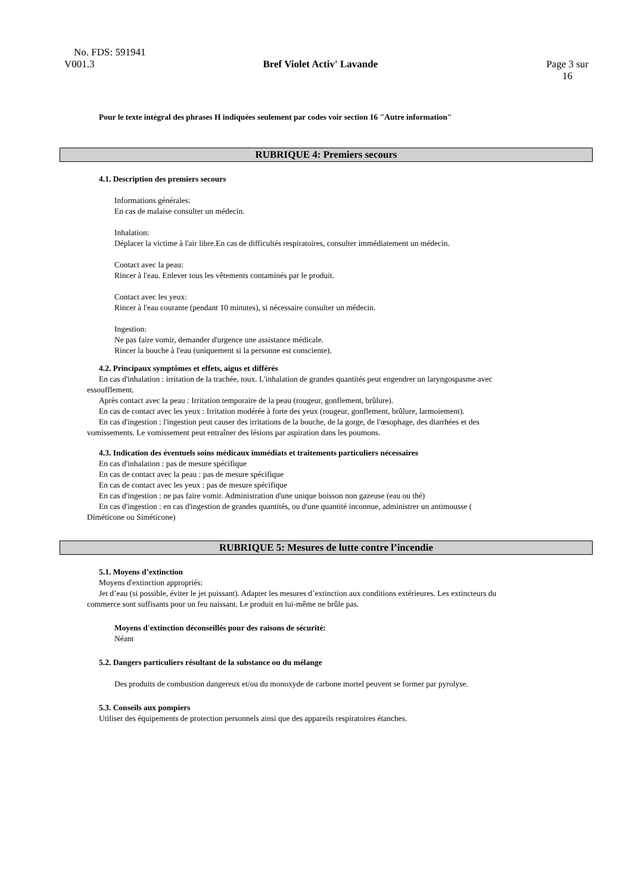No. FDS: 591941
V001.3 Bref Violet Activ' Lavande Page 3 sur
16
Pour le texte intégral des phrases H indiquées seulement par codes voir section 16 "Autre information"
RUBRIQUE 4: Premiers secours
4.1. Description des premiers secours
Informations générales:
En cas de malaise consulter un médecin.
Inhalation:
Déplacer la victime à l'air libre.En cas de difficultés respiratoires, consulter immédiatement un médecin.
Contact avec la peau:
Rincer à l'eau. Enlever tous les vêtements contaminés par le produit.
Contact avec les yeux:
Rincer à l'eau courante (pendant 10 minutes), si nécessaire consulter un médecin.
Ingestion:
Ne pas faire vomir, demander d'urgence une assistance médicale.
Rincer la bouche à l'eau (uniquement si la personne est consciente).
4.2. Principaux symptômes et effets, aigus et différés
En cas d'inhalation : irritation de la trachée, toux. L'inhalation de grandes quantités peut engendrer un laryngospasme avec
essoufflement.
Après contact avec la peau : Irritation temporaire de la peau (rougeur, gonflement, brûlure).
En cas de contact avec les yeux : Irritation modérée à forte des yeux (rougeur, gonflement, brûlure, larmoiement).
En cas d'ingestion : l'ingestion peut causer des irritations de la bouche, de la gorge, de l'œsophage, des diarrhées et des
vomissements. Le vomissement peut entraîner des lésions par aspiration dans les poumons.
4.3. Indication des éventuels soins médicaux immédiats et traitements particuliers nécessaires
En cas d'inhalation : pas de mesure spécifique
En cas de contact avec la peau : pas de mesure spécifique
En cas de contact avec les yeux : pas de mesure spécifique
En cas d'ingestion : ne pas faire vomir. Administration d'une unique boisson non gazeuse (eau ou thé)
En cas d'ingestion : en cas d'ingestion de grandes quantités, ou d'une quantité inconnue, administrer un antimousse (
Diméticone ou Siméticone)
RUBRIQUE 5: Mesures de lutte contre l’incendie
5.1. Moyens d’extinction
Moyens d'extinction appropriés:
Jet d’eau (si possible, éviter le jet puissant). Adapter les mesures d’extinction aux conditions extérieures. Les extincteurs du
commerce sont suffisants pour un feu naissant. Le produit en lui-même ne brûle pas.
Moyens d'extinction déconseillés pour des raisons de sécurité:
Néant
5.2. Dangers particuliers résultant de la substance ou du mélange
Des produits de combustion dangereux et/ou du monoxyde de carbone mortel peuvent se former par pyrolyse.
5.3. Conseils aux pompiers
Utiliser des équipements de protection personnels ainsi que des appareils respiratoires étanches.